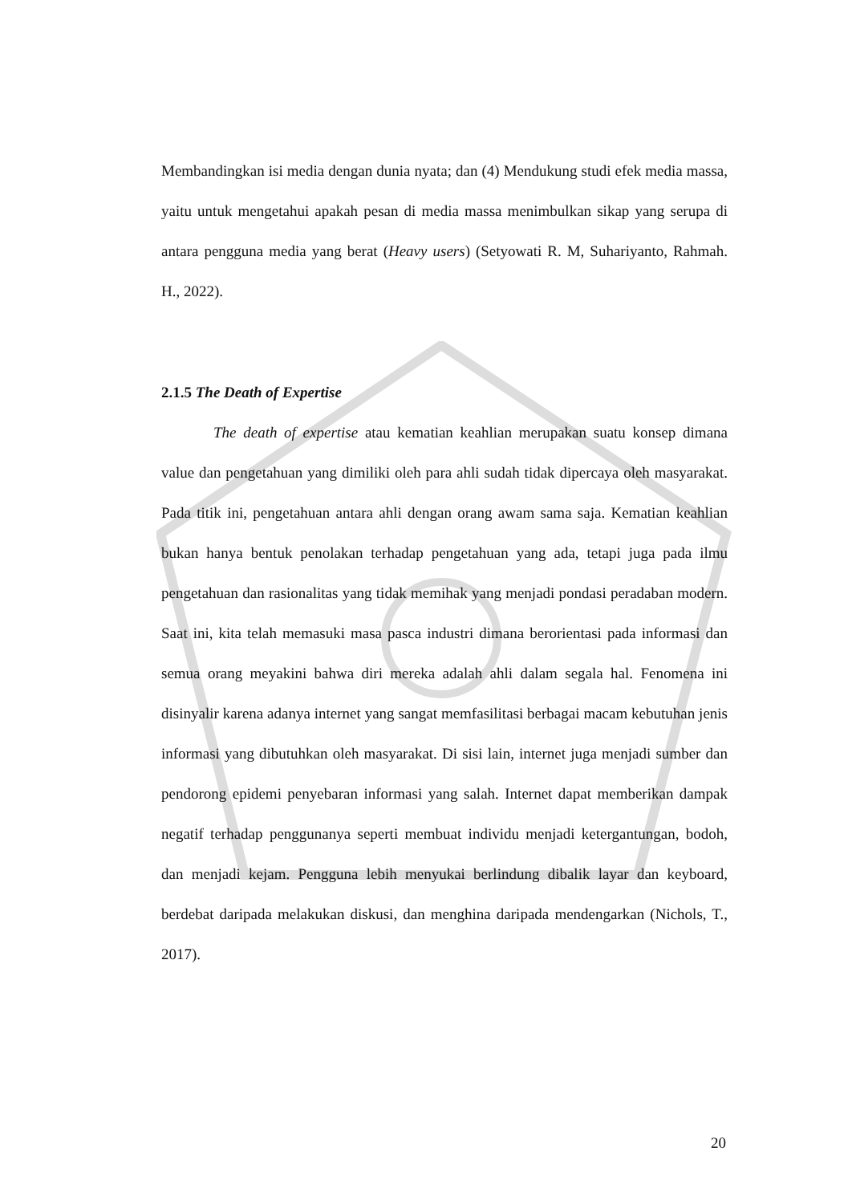Membandingkan isi media dengan dunia nyata; dan (4) Mendukung studi efek media massa, yaitu untuk mengetahui apakah pesan di media massa menimbulkan sikap yang serupa di antara pengguna media yang berat (Heavy users) (Setyowati R. M, Suhariyanto, Rahmah. H., 2022).
2.1.5 The Death of Expertise
The death of expertise atau kematian keahlian merupakan suatu konsep dimana value dan pengetahuan yang dimiliki oleh para ahli sudah tidak dipercaya oleh masyarakat. Pada titik ini, pengetahuan antara ahli dengan orang awam sama saja. Kematian keahlian bukan hanya bentuk penolakan terhadap pengetahuan yang ada, tetapi juga pada ilmu pengetahuan dan rasionalitas yang tidak memihak yang menjadi pondasi peradaban modern. Saat ini, kita telah memasuki masa pasca industri dimana berorientasi pada informasi dan semua orang meyakini bahwa diri mereka adalah ahli dalam segala hal. Fenomena ini disinyalir karena adanya internet yang sangat memfasilitasi berbagai macam kebutuhan jenis informasi yang dibutuhkan oleh masyarakat. Di sisi lain, internet juga menjadi sumber dan pendorong epidemi penyebaran informasi yang salah. Internet dapat memberikan dampak negatif terhadap penggunanya seperti membuat individu menjadi ketergantungan, bodoh, dan menjadi kejam. Pengguna lebih menyukai berlindung dibalik layar dan keyboard, berdebat daripada melakukan diskusi, dan menghina daripada mendengarkan (Nichols, T., 2017).
20